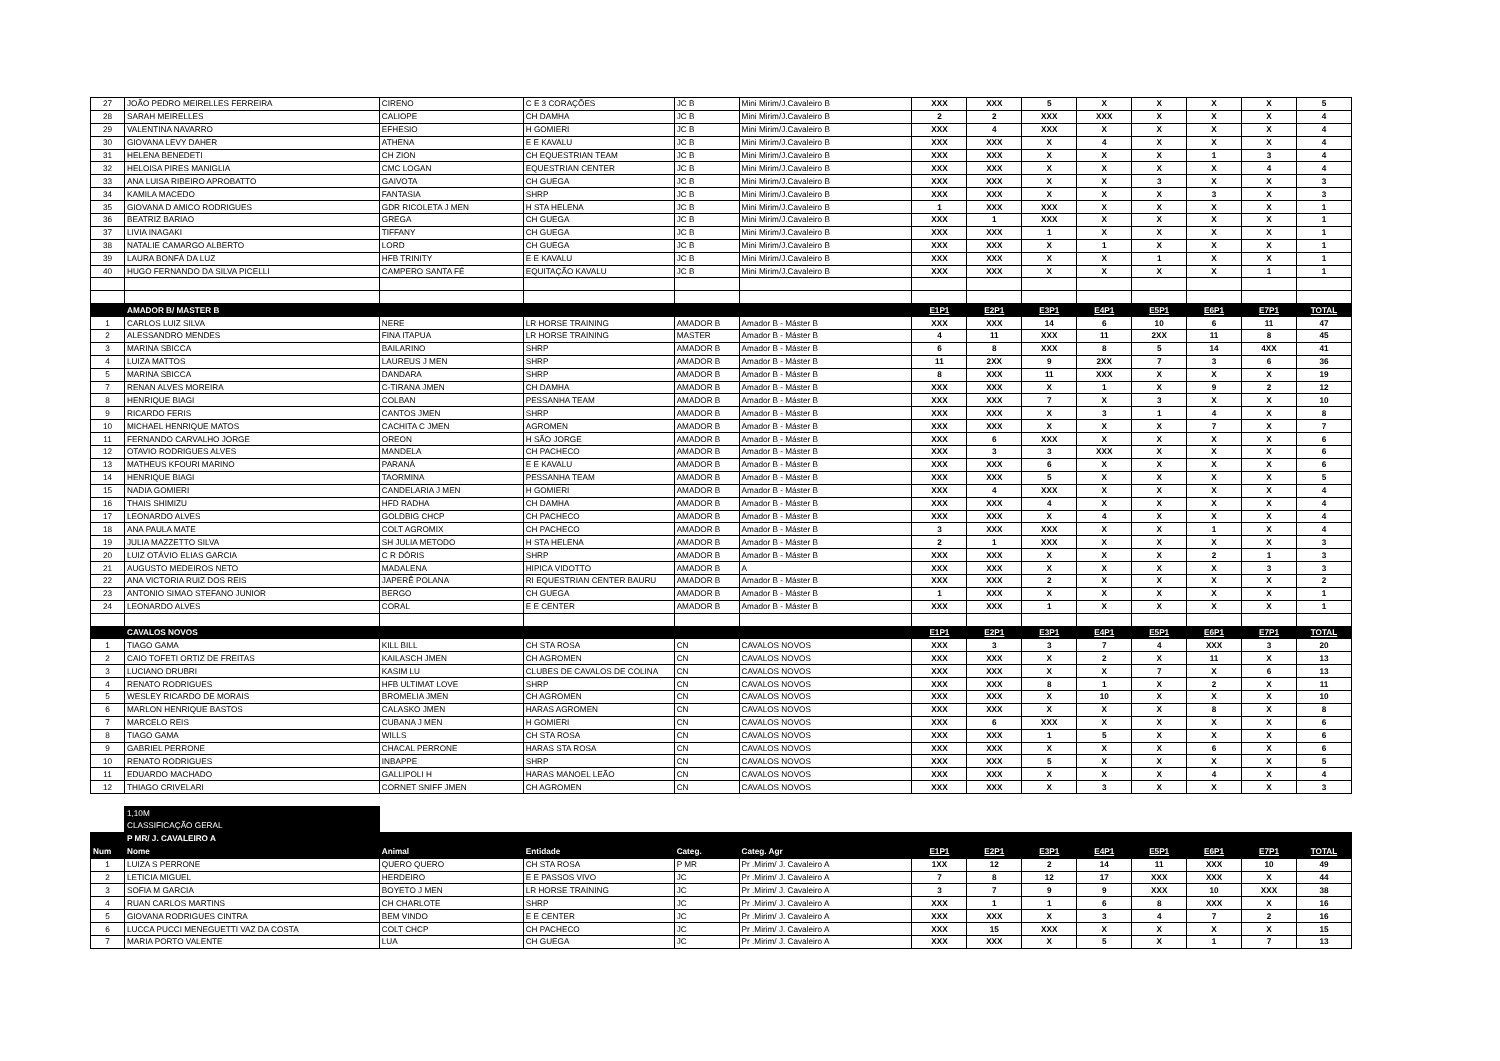| 27 | JOÃO PEDRO MEIRELLES FERREIRA | CIRENO | C E 3 CORAÇÕES | JC B | Mini Mirim/J.Cavaleiro B | XXX | XXX | 5 | X | X | X | X | 5 |
| 28 | SARAH MEIRELLES | CALIOPE | CH DAMHA | JC B | Mini Mirim/J.Cavaleiro B | 2 | 2 | XXX | XXX | X | X | X | 4 |
| 29 | VALENTINA NAVARRO | EFHESIO | H GOMIERI | JC B | Mini Mirim/J.Cavaleiro B | XXX | 4 | XXX | X | X | X | X | 4 |
| 30 | GIOVANA LEVY DAHER | ATHENA | E E KAVALU | JC B | Mini Mirim/J.Cavaleiro B | XXX | XXX | X | 4 | X | X | X | 4 |
| 31 | HELENA BENEDETI | CH ZION | CH EQUESTRIAN TEAM | JC B | Mini Mirim/J.Cavaleiro B | XXX | XXX | X | X | X | 1 | 3 | 4 |
| 32 | HELOISA PIRES MANIGLIA | CMC LOGAN | EQUESTRIAN CENTER | JC B | Mini Mirim/J.Cavaleiro B | XXX | XXX | X | X | X | X | 4 | 4 |
| 33 | ANA LUISA RIBEIRO APROBATTO | GAIVOTA | CH GUEGA | JC B | Mini Mirim/J.Cavaleiro B | XXX | XXX | X | X | 3 | X | X | 3 |
| 34 | KAMILA MACEDO | FANTASIA | SHRP | JC B | Mini Mirim/J.Cavaleiro B | XXX | XXX | X | X | X | 3 | X | 3 |
| 35 | GIOVANA D AMICO RODRIGUES | GDR RICOLETA J MEN | H STA HELENA | JC B | Mini Mirim/J.Cavaleiro B | 1 | XXX | XXX | X | X | X | X | 1 |
| 36 | BEATRIZ BARIAO | GREGA | CH GUEGA | JC B | Mini Mirim/J.Cavaleiro B | XXX | 1 | XXX | X | X | X | X | 1 |
| 37 | LIVIA INAGAKI | TIFFANY | CH GUEGA | JC B | Mini Mirim/J.Cavaleiro B | XXX | XXX | 1 | X | X | X | X | 1 |
| 38 | NATALIE CAMARGO ALBERTO | LORD | CH GUEGA | JC B | Mini Mirim/J.Cavaleiro B | XXX | XXX | X | 1 | X | X | X | 1 |
| 39 | LAURA BONFÁ DA LUZ | HFB TRINITY | E E KAVALU | JC B | Mini Mirim/J.Cavaleiro B | XXX | XXX | X | X | 1 | X | X | 1 |
| 40 | HUGO FERNANDO DA SILVA PICELLI | CAMPERO SANTA FÉ | EQUITAÇÃO KAVALU | JC B | Mini Mirim/J.Cavaleiro B | XXX | XXX | X | X | X | X | 1 | 1 |
| | AMADOR B/ MASTER B | | | | | E1P1 | E2P1 | E3P1 | E4P1 | E5P1 | E6P1 | E7P1 | TOTAL |
| 1 | CARLOS LUIZ SILVA | NERE | LR HORSE TRAINING | AMADOR B | Amador B - Máster B | XXX | XXX | 14 | 6 | 10 | 6 | 11 | 47 |
| 2 | ALESSANDRO MENDES | FINA ITAPUA | LR HORSE TRAINING | MASTER | Amador B - Máster B | 4 | 11 | XXX | 11 | 2XX | 11 | 8 | 45 |
| 3 | MARINA SBICCA | BAILARINO | SHRP | AMADOR B | Amador B - Máster B | 6 | 8 | XXX | 8 | 5 | 14 | 4XX | 41 |
| 4 | LUIZA MATTOS | LAUREUS J MEN | SHRP | AMADOR B | Amador B - Máster B | 11 | 2XX | 9 | 2XX | 7 | 3 | 6 | 36 |
| 5 | MARINA SBICCA | DANDARA | SHRP | AMADOR B | Amador B - Máster B | 8 | XXX | 11 | XXX | X | X | X | 19 |
| 7 | RENAN ALVES MOREIRA | C-TIRANA JMEN | CH DAMHA | AMADOR B | Amador B - Máster B | XXX | XXX | X | 1 | X | 9 | 2 | 12 |
| 8 | HENRIQUE BIAGI | COLBAN | PESSANHA TEAM | AMADOR B | Amador B - Máster B | XXX | XXX | 7 | X | 3 | X | X | 10 |
| 9 | RICARDO FERIS | CANTOS JMEN | SHRP | AMADOR B | Amador B - Máster B | XXX | XXX | X | 3 | 1 | 4 | X | 8 |
| 10 | MICHAEL HENRIQUE MATOS | CACHITA C JMEN | AGROMEN | AMADOR B | Amador B - Máster B | XXX | XXX | X | X | X | 7 | X | 7 |
| 11 | FERNANDO CARVALHO JORGE | OREON | H SÃO JORGE | AMADOR B | Amador B - Máster B | XXX | 6 | XXX | X | X | X | X | 6 |
| 12 | OTAVIO RODRIGUES ALVES | MANDELA | CH PACHECO | AMADOR B | Amador B - Máster B | XXX | 3 | 3 | XXX | X | X | X | 6 |
| 13 | MATHEUS KFOURI MARINO | PARANÁ | E E KAVALU | AMADOR B | Amador B - Máster B | XXX | XXX | 6 | X | X | X | X | 6 |
| 14 | HENRIQUE BIAGI | TAORMINA | PESSANHA TEAM | AMADOR B | Amador B - Máster B | XXX | XXX | 5 | X | X | X | X | 5 |
| 15 | NADIA GOMIERI | CANDELARIA J MEN | H GOMIERI | AMADOR B | Amador B - Máster B | XXX | 4 | XXX | X | X | X | X | 4 |
| 16 | THAIS SHIMIZU | HFD RADHA | CH DAMHA | AMADOR B | Amador B - Máster B | XXX | XXX | 4 | X | X | X | X | 4 |
| 17 | LEONARDO ALVES | GOLDBIG CHCP | CH PACHECO | AMADOR B | Amador B - Máster B | XXX | XXX | X | 4 | X | X | X | 4 |
| 18 | ANA PAULA MATE | COLT AGROMIX | CH PACHECO | AMADOR B | Amador B - Máster B | 3 | XXX | XXX | X | X | 1 | X | 4 |
| 19 | JULIA MAZZETTO SILVA | SH JULIA METODO | H STA HELENA | AMADOR B | Amador B - Máster B | 2 | 1 | XXX | X | X | X | X | 3 |
| 20 | LUIZ OTÁVIO ELIAS GARCIA | C R DÓRIS | SHRP | AMADOR B | Amador B - Máster B | XXX | XXX | X | X | X | 2 | 1 | 3 |
| 21 | AUGUSTO MEDEIROS NETO | MADALENA | HIPICA VIDOTTO | AMADOR B | A | XXX | XXX | X | X | X | X | 3 | 3 |
| 22 | ANA VICTORIA RUIZ DOS REIS | JAPERÊ POLANA | RI EQUESTRIAN CENTER BAURU | AMADOR B | Amador B - Máster B | XXX | XXX | 2 | X | X | X | X | 2 |
| 23 | ANTONIO SIMAO STEFANO JUNIOR | BERGO | CH GUEGA | AMADOR B | Amador B - Máster B | 1 | XXX | X | X | X | X | X | 1 |
| 24 | LEONARDO ALVES | CORAL | E E CENTER | AMADOR B | Amador B - Máster B | XXX | XXX | 1 | X | X | X | X | 1 |
| | CAVALOS NOVOS | | | | | E1P1 | E2P1 | E3P1 | E4P1 | E5P1 | E6P1 | E7P1 | TOTAL |
| 1 | TIAGO GAMA | KILL BILL | CH STA ROSA | CN | CAVALOS NOVOS | XXX | 3 | 3 | 7 | 4 | XXX | 3 | 20 |
| 2 | CAIO TOFETI ORTIZ DE FREITAS | KAILASCH JMEN | CH AGROMEN | CN | CAVALOS NOVOS | XXX | XXX | X | 2 | X | 11 | X | 13 |
| 3 | LUCIANO DRUBRI | KASIM LU | CLUBES DE CAVALOS DE COLINA | CN | CAVALOS NOVOS | XXX | XXX | X | X | 7 | X | 6 | 13 |
| 4 | RENATO RODRIGUES | HFB ULTIMAT LOVE | SHRP | CN | CAVALOS NOVOS | XXX | XXX | 8 | 1 | X | 2 | X | 11 |
| 5 | WESLEY RICARDO DE MORAIS | BROMELIA JMEN | CH AGROMEN | CN | CAVALOS NOVOS | XXX | XXX | X | 10 | X | X | X | 10 |
| 6 | MARLON HENRIQUE BASTOS | CALASKO JMEN | HARAS AGROMEN | CN | CAVALOS NOVOS | XXX | XXX | X | X | X | 8 | X | 8 |
| 7 | MARCELO REIS | CUBANA J MEN | H GOMIERI | CN | CAVALOS NOVOS | XXX | 6 | XXX | X | X | X | X | 6 |
| 8 | TIAGO GAMA | WILLS | CH STA ROSA | CN | CAVALOS NOVOS | XXX | XXX | 1 | 5 | X | X | X | 6 |
| 9 | GABRIEL PERRONE | CHACAL PERRONE | HARAS STA ROSA | CN | CAVALOS NOVOS | XXX | XXX | X | X | X | 6 | X | 6 |
| 10 | RENATO RODRIGUES | INBAPPE | SHRP | CN | CAVALOS NOVOS | XXX | XXX | 5 | X | X | X | X | 5 |
| 11 | EDUARDO MACHADO | GALLIPOLI H | HARAS MANOEL LEÃO | CN | CAVALOS NOVOS | XXX | XXX | X | X | X | 4 | X | 4 |
| 12 | THIAGO CRIVELARI | CORNET SNIFF JMEN | CH AGROMEN | CN | CAVALOS NOVOS | XXX | XXX | X | 3 | X | X | X | 3 |
| | 1,10M | | | | | | | | | | | | |
| | CLASSIFICAÇÃO GERAL | | | | | | | | | | | | |
| | P MR/ J. CAVALEIRO A | | | | | | | | | | | | |
| Num | Nome | Animal | Entidade | Categ. | Categ. Agr | E1P1 | E2P1 | E3P1 | E4P1 | E5P1 | E6P1 | E7P1 | TOTAL |
| 1 | LUIZA S PERRONE | QUERO QUERO | CH STA ROSA | P MR | Pr .Mirim/ J. Cavaleiro A | 1XX | 12 | 2 | 14 | 11 | XXX | 10 | 49 |
| 2 | LETICIA MIGUEL | HERDEIRO | E E PASSOS VIVO | JC | Pr .Mirim/ J. Cavaleiro A | 7 | 8 | 12 | 17 | XXX | XXX | X | 44 |
| 3 | SOFIA M GARCIA | BOYETO J MEN | LR HORSE TRAINING | JC | Pr .Mirim/ J. Cavaleiro A | 3 | 7 | 9 | 9 | XXX | 10 | XXX | 38 |
| 4 | RUAN CARLOS MARTINS | CH CHARLOTE | SHRP | JC | Pr .Mirim/ J. Cavaleiro A | XXX | 1 | 1 | 6 | 8 | XXX | X | 16 |
| 5 | GIOVANA RODRIGUES CINTRA | BEM VINDO | E E CENTER | JC | Pr .Mirim/ J. Cavaleiro A | XXX | XXX | X | 3 | 4 | 7 | 2 | 16 |
| 6 | LUCCA PUCCI MENEGUETTI VAZ DA COSTA | COLT CHCP | CH PACHECO | JC | Pr .Mirim/ J. Cavaleiro A | XXX | 15 | XXX | X | X | X | X | 15 |
| 7 | MARIA PORTO VALENTE | LUA | CH GUEGA | JC | Pr .Mirim/ J. Cavaleiro A | XXX | XXX | X | 5 | X | 1 | 7 | 13 |